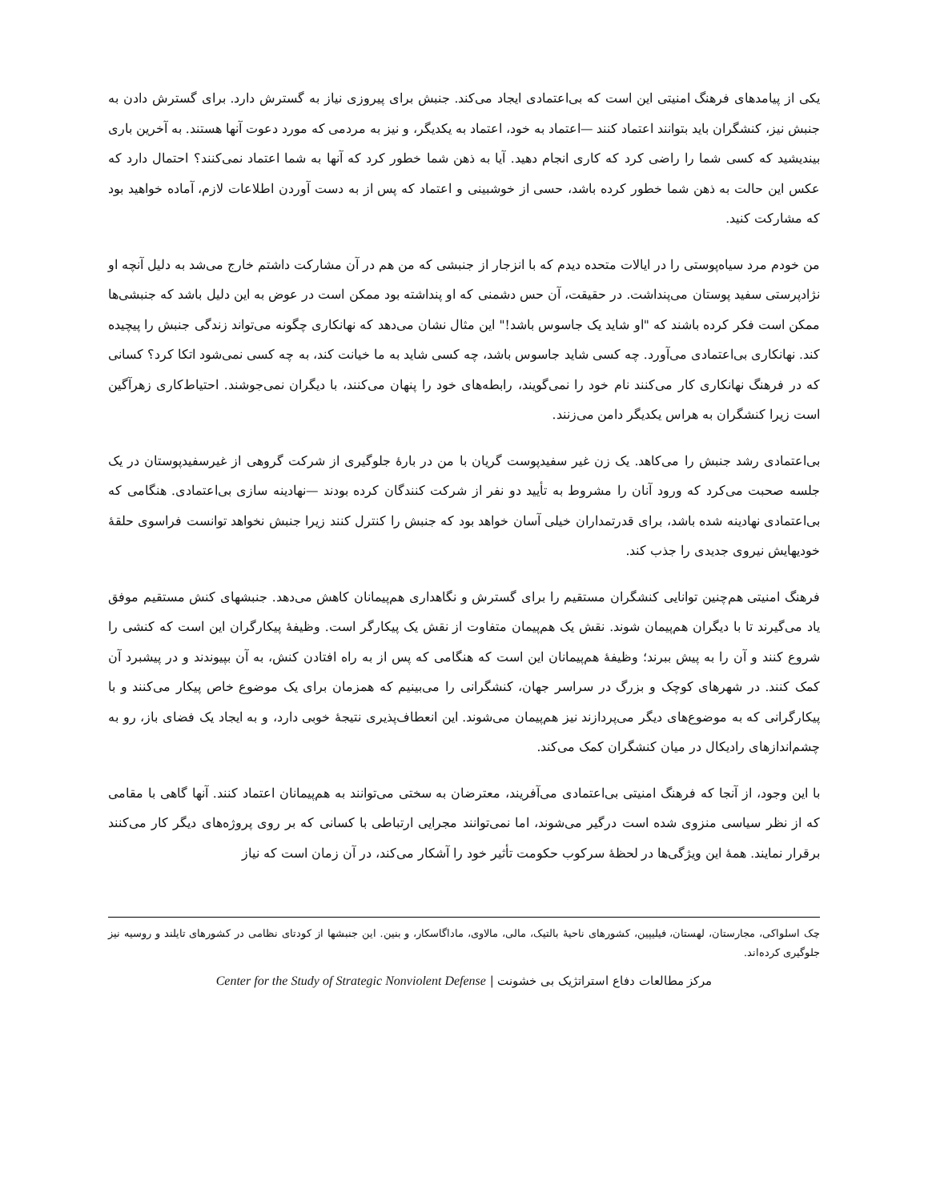یکی از پیامدهای فرهنگ امنیتی این است که بی‌اعتمادی ایجاد می‌کند. جنبش برای پیروزی نیاز به گسترش دارد. برای گسترش دادن به جنبش نیز، کنشگران باید بتوانند اعتماد کنند —اعتماد به خود، اعتماد به یکدیگر، و نیز به مردمی که مورد دعوت آنها هستند. به آخرین باری بیندیشید که کسی شما را راضی کرد که کاری انجام دهید. آیا به ذهن شما خطور کرد که آنها به شما اعتماد نمی‌کنند؟ احتمال دارد که عکس این حالت به ذهن شما خطور کرده باشد، حسی از خوشبینی و اعتماد که پس از به دست آوردن اطلاعات لازم، آماده خواهید بود که مشارکت کنید.
من خودم مرد سیاه‌پوستی را در ایالات متحده دیدم که با انزجار از جنبشی که من هم در آن مشارکت داشتم خارج می‌شد به دلیل آنچه او نژادپرستی سفید پوستان می‌پنداشت. در حقیقت، آن حس دشمنی که او پنداشته بود ممکن است در عوض به این دلیل باشد که جنبشی‌ها ممکن است فکر کرده باشند که "او شاید یک جاسوس باشد!" این مثال نشان می‌دهد که نهانکاری چگونه می‌تواند زندگی جنبش را پیچیده کند. نهانکاری بی‌اعتمادی می‌آورد. چه کسی شاید جاسوس باشد، چه کسی شاید به ما خیانت کند، به چه کسی نمی‌شود اتکا کرد؟ کسانی که در فرهنگ نهانکاری کار می‌کنند نام خود را نمی‌گویند، رابطه‌های خود را پنهان می‌کنند، با دیگران نمی‌جوشند. احتیاط‌کاری زهرآگین است زیرا کنشگران به هراس یکدیگر دامن می‌زنند.
بی‌اعتمادی رشد جنبش را می‌کاهد. یک زن غیر سفیدپوست گریان با من در بارهٔ جلوگیری از شرکت گروهی از غیرسفیدپوستان در یک جلسه صحبت می‌کرد که ورود آنان را مشروط به تأیید دو نفر از شرکت کنندگان کرده بودند —نهادینه سازی بی‌اعتمادی. هنگامی که بی‌اعتمادی نهادینه شده باشد، برای قدرتمداران خیلی آسان خواهد بود که جنبش را کنترل کنند زیرا جنبش نخواهد توانست فراسوی حلقهٔ خودیهایش نیروی جدیدی را جذب کند.
فرهنگ امنیتی هم‌چنین توانایی کنشگران مستقیم را برای گسترش و نگاهداری هم‌پیمانان کاهش می‌دهد. جنبشهای کنش مستقیم موفق یاد می‌گیرند تا با دیگران هم‌پیمان شوند. نقش یک هم‌پیمان متفاوت از نقش یک پیکارگر است. وظیفهٔ پیکارگران این است که کنشی را شروع کنند و آن را به پیش ببرند؛ وظیفهٔ هم‌پیمانان این است که هنگامی که پس از به راه افتادن کنش، به آن بپیوندند و در پیشبرد آن کمک کنند. در شهرهای کوچک و بزرگ در سراسر جهان، کنشگرانی را می‌بینیم که همزمان برای یک موضوع خاص پیکار می‌کنند و با پیکارگرانی که به موضوع‌های دیگر می‌پردازند نیز هم‌پیمان می‌شوند. این انعطاف‌پذیری نتیجهٔ خوبی دارد، و به ایجاد یک فضای باز، رو به چشم‌اندازهای رادیکال در میان کنشگران کمک می‌کند.
با این وجود، از آنجا که فرهنگ امنیتی بی‌اعتمادی می‌آفریند، معترضان به سختی می‌توانند به هم‌پیمانان اعتماد کنند. آنها گاهی با مقامی که از نظر سیاسی منزوی شده است درگیر می‌شوند، اما نمی‌توانند مجرایی ارتباطی با کسانی که بر روی پروژه‌های دیگر کار می‌کنند برقرار نمایند. همهٔ این ویژگی‌ها در لحظهٔ سرکوب حکومت تأثیر خود را آشکار می‌کند، در آن زمان است که نیاز
چک اسلواکی، مجارستان، لهستان، فیلیپین، کشورهای ناحیهٔ بالتیک، مالی، مالاوی، ماداگاسکار، و بنین. این جنبشها از کودتای نظامی در کشورهای تایلند و روسیه نیز جلوگیری کرده‌اند.
مرکز مطالعات دفاع استراتژیک بی خشونت | Center for the Study of Strategic Nonviolent Defense